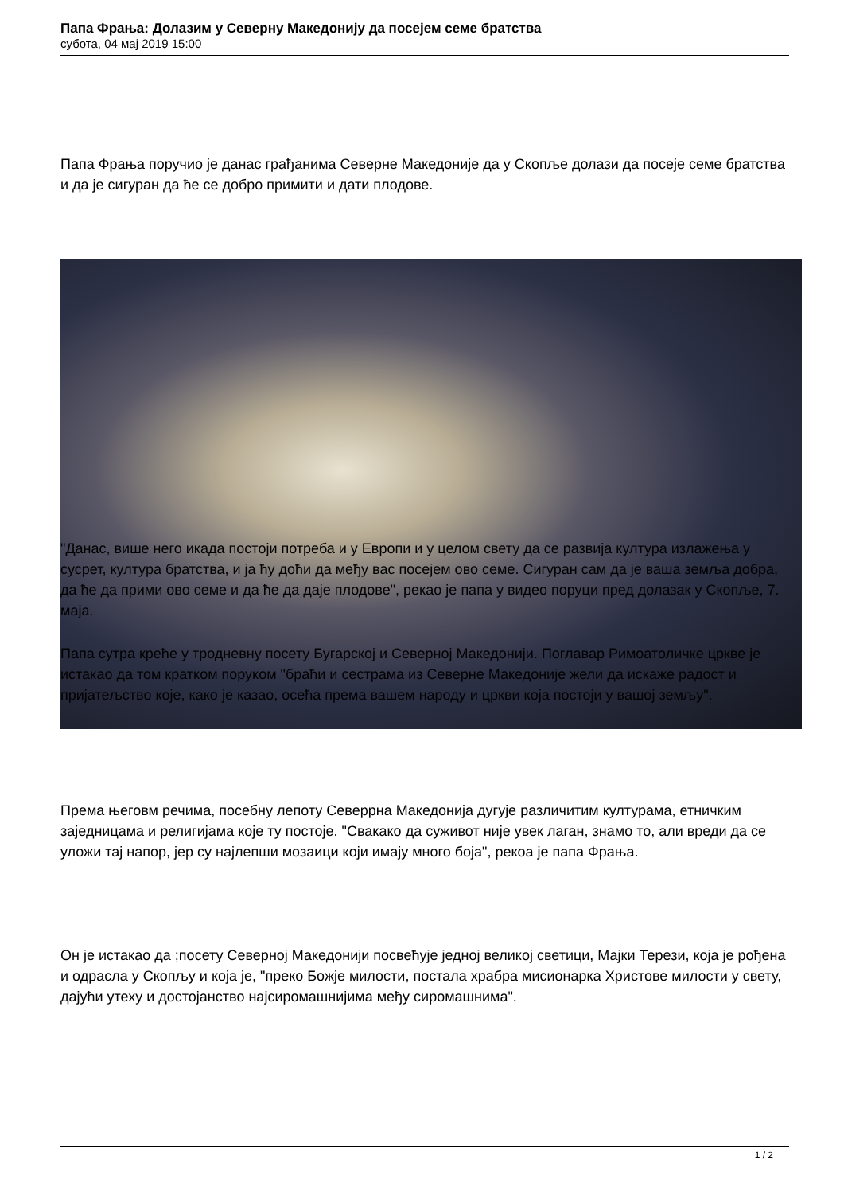Папа Фрања: Долазим у Северну Македонију да посејем семе братства
субота, 04 мај 2019 15:00
Папа Фрања поручио је данас грађанима Северне Македоније да у Скопље долази да посеје семе братства и да је сигуран да ће се добро примити и дати плодове.
"Данас, више него икада постоји потреба и у Европи и у целом свету да се развија култура излажења у сусрет, култура братства, и ја ћу доћи да међу вас посејем ово семе. Сигуран сам да је ваша земља добра, да ће да прими ово семе и да ће да даје плодове", рекао је папа у видео поруци пред долазак у Скопље, 7. маја.
Папа сутра креће у тродневну посету Бугарској и Северној Македонији. Поглавар Римоатоличке цркве је истакао да том кратком поруком "браћи и сестрама из Северне Македоније жели да искаже радост и пријатељство које, како је казао, осећа према вашем народу и цркви која постоји у вашој земљу".
Према његовм речима, посебну лепоту Северрна Македонија дугује различитим културама, етничким заједницама и религијама које ту постоје. "Свакако да суживот није увек лаган, знамо то, али вреди да се уложи тај напор, јер су најлепши мозаици који имају много боја", рекоа је папа Фрања.
Он је истакао да ;посету Северној Македонији посвећује једној великој светици, Мајки Терези, која је рођена и одрасла у Скопљу и која је, "преко Божје милости, постала храбра мисионарка Христове милости у свету, дајући утеху и достојанство најсиромашнијима међу сиромашнима".
1 / 2